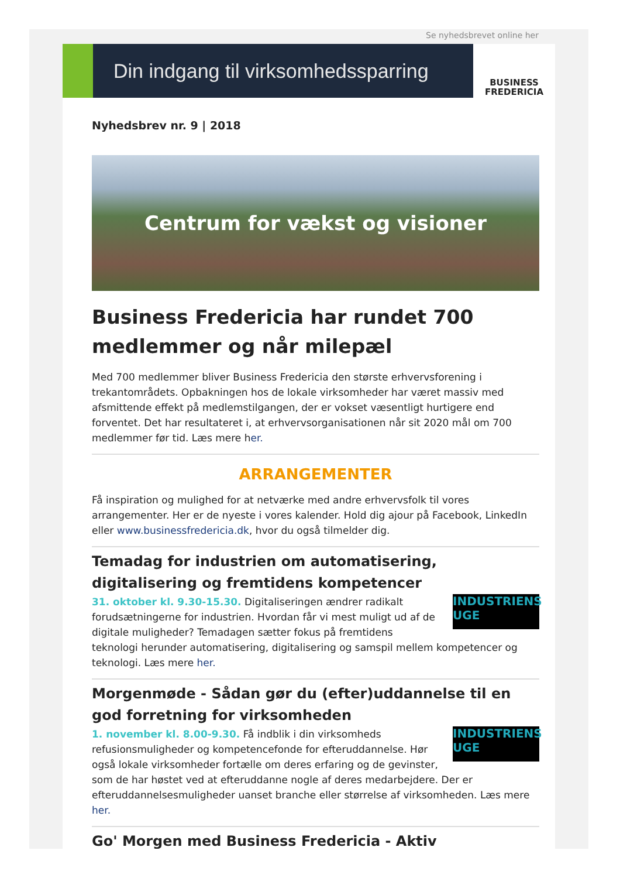Se nyhedsbrevet online her
Din indgang til virksomhedssparring
BUSINESS
FREDERICIA
Nyhedsbrev nr. 9 | 2018
Centrum for vækst og visioner
Business Fredericia har rundet 700 medlemmer og når milepæl
Med 700 medlemmer bliver Business Fredericia den største erhvervsforening i trekantområdets. Opbakningen hos de lokale virksomheder har været massiv med afsmittende effekt på medlemstilgangen, der er vokset væsentligt hurtigere end forventet. Det har resultateret i, at erhvervsorganisationen når sit 2020 mål om 700 medlemmer før tid. Læs mere her.
ARRANGEMENTER
Få inspiration og mulighed for at netværke med andre erhvervsfolk til vores arrangementer. Her er de nyeste i vores kalender. Hold dig ajour på Facebook, LinkedIn eller www.businessfredericia.dk, hvor du også tilmelder dig.
Temadag for industrien om automatisering, digitalisering og fremtidens kompetencer
INDUSTRIENS UGE
31. oktober kl. 9.30-15.30. Digitaliseringen ændrer radikalt forudsætningerne for industrien. Hvordan får vi mest muligt ud af de digitale muligheder? Temadagen sætter fokus på fremtidens teknologi herunder automatisering, digitalisering og samspil mellem kompetencer og teknologi. Læs mere her.
Morgenmøde - Sådan gør du (efter)uddannelse til en god forretning for virksomheden
INDUSTRIENS UGE
1. november kl. 8.00-9.30. Få indblik i din virksomheds refusionsmuligheder og kompetencefonde for efteruddannelse. Hør også lokale virksomheder fortælle om deres erfaring og de gevinster, som de har høstet ved at efteruddanne nogle af deres medarbejdere. Der er efteruddannelsesmuligheder uanset branche eller størrelse af virksomheden. Læs mere her.
Go' Morgen med Business Fredericia - Aktiv